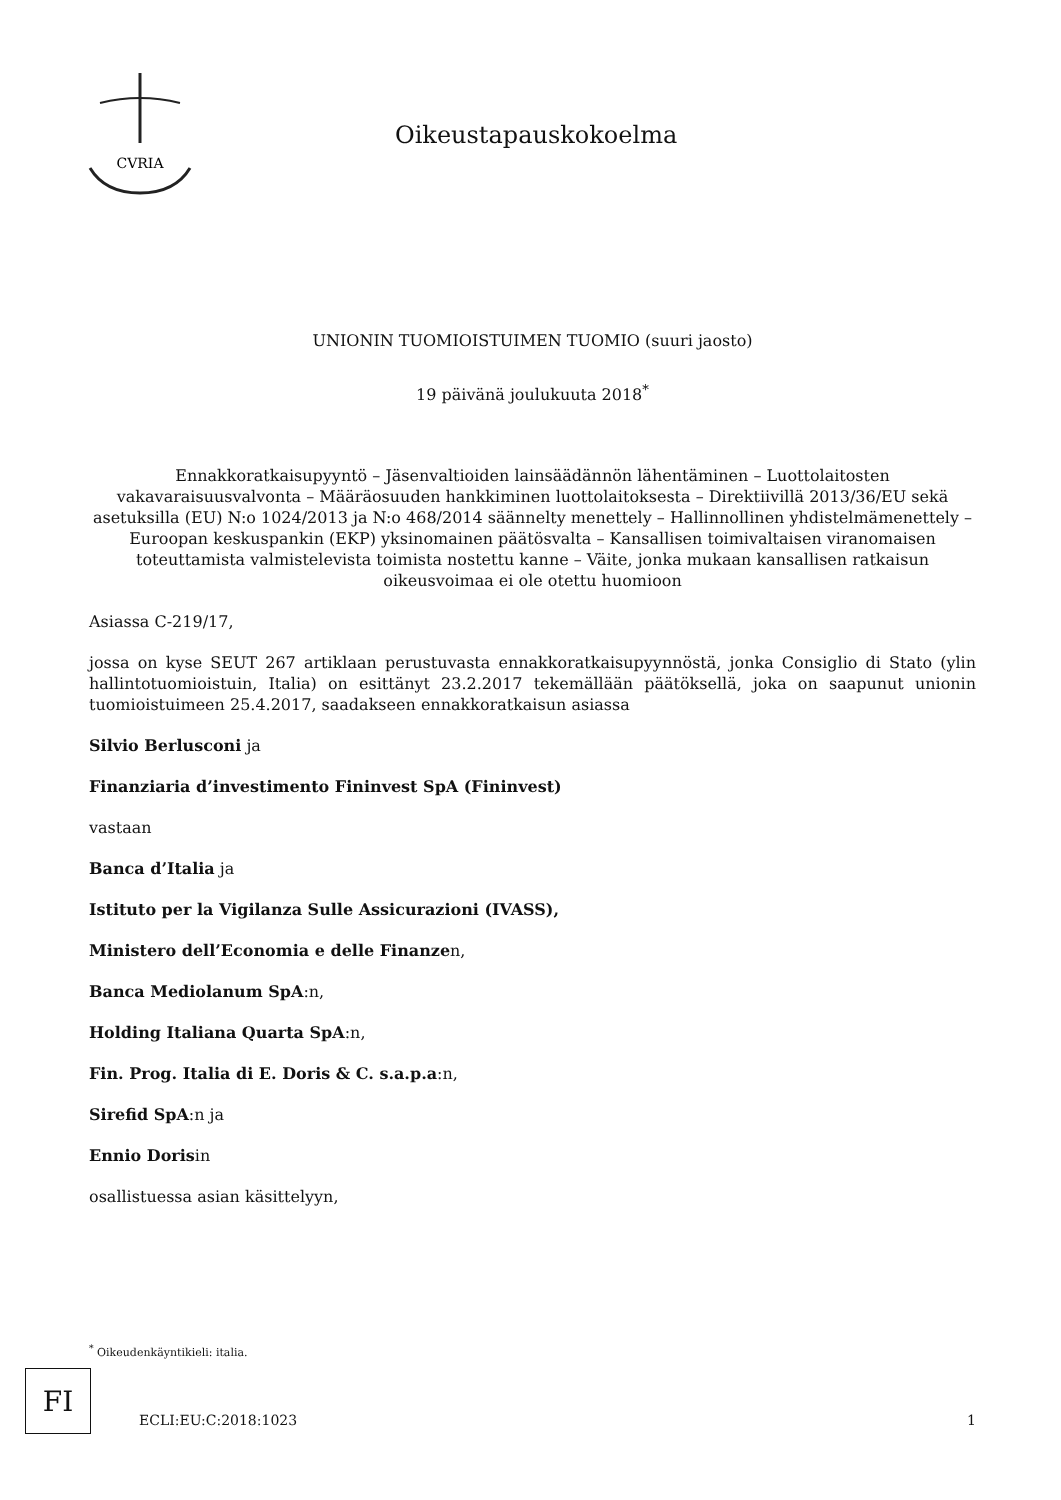CVRIA
Oikeustapauskokoelma
UNIONIN TUOMIOISTUIMEN TUOMIO (suuri jaosto)
19 päivänä joulukuuta 2018<sup>*</sup>
Ennakkoratkaisupyyntö – Jäsenvaltioiden lainsäädännön lähentäminen – Luottolaitosten vakavaraisuusvalvonta – Määräosuuden hankkiminen luottolaitoksesta – Direktiivillä 2013/36/EU sekä asetuksilla (EU) N:o 1024/2013 ja N:o 468/2014 säännelty menettely – Hallinnollinen yhdistelmämenettely – Euroopan keskuspankin (EKP) yksinomainen päätösvalta – Kansallisen toimivaltaisen viranomaisen toteuttamista valmistelevista toimista nostettu kanne – Väite, jonka mukaan kansallisen ratkaisun oikeusvoimaa ei ole otettu huomioon
Asiassa C-219/17,
jossa on kyse SEUT 267 artiklaan perustuvasta ennakkoratkaisupyynnöstä, jonka Consiglio di Stato (ylin hallintotuomioistuin, Italia) on esittänyt 23.2.2017 tekemällään päätöksellä, joka on saapunut unionin tuomioistuimeen 25.4.2017, saadakseen ennakkoratkaisun asiassa
Silvio Berlusconi ja
Finanziaria d’investimento Fininvest SpA (Fininvest)
vastaan
Banca d’Italia ja
Istituto per la Vigilanza Sulle Assicurazioni (IVASS),
Ministero dell’Economia e delle Finanzen,
Banca Mediolanum SpA:n,
Holding Italiana Quarta SpA:n,
Fin. Prog. Italia di E. Doris & C. s.a.p.a:n,
Sirefid SpA:n ja
Ennio Dorisin
osallistuessa asian käsittelyyn,
<sup>*</sup> Oikeudenkäyntikieli: italia.
FI
ECLI:EU:C:2018:1023 1